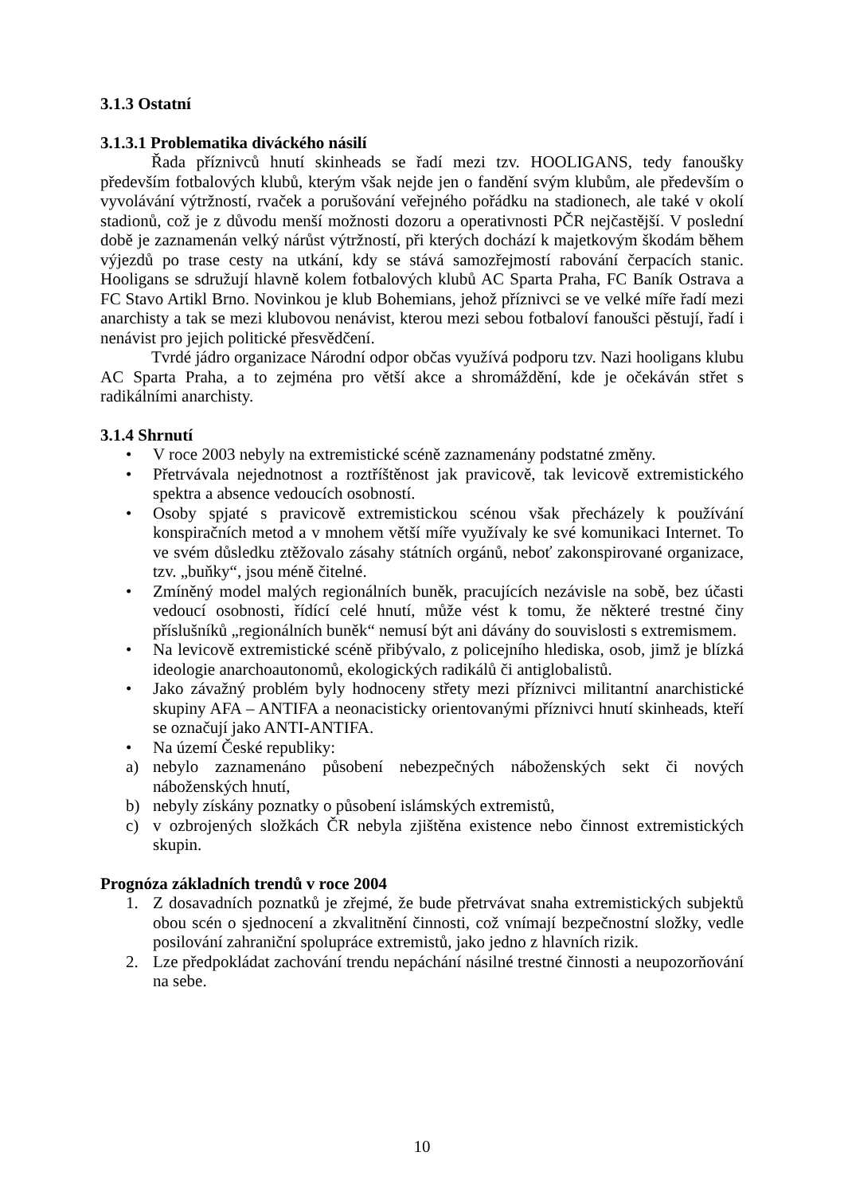3.1.3 Ostatní
3.1.3.1 Problematika diváckého násilí
Řada příznivců hnutí skinheads se řadí mezi tzv. HOOLIGANS, tedy fanoušky především fotbalových klubů, kterým však nejde jen o fandění svým klubům, ale především o vyvolávání výtržností, rvaček a porušování veřejného pořádku na stadionech, ale také v okolí stadionů, což je z důvodu menší možnosti dozoru a operativnosti PČR nejčastější. V poslední době je zaznamenán velký nárůst výtržností, při kterých dochází k majetkovým škodám během výjezdů po trase cesty na utkání, kdy se stává samozřejmostí rabování čerpacích stanic. Hooligans se sdružují hlavně kolem fotbalových klubů AC Sparta Praha, FC Baník Ostrava a FC Stavo Artikl Brno. Novinkou je klub Bohemians, jehož příznivci se ve velké míře řadí mezi anarchisty a tak se mezi klubovou nenávist, kterou mezi sebou fotbaloví fanoušci pěstují, řadí i nenávist pro jejich politické přesvědčení.
Tvrdé jádro organizace Národní odpor občas využívá podporu tzv. Nazi hooligans klubu AC Sparta Praha, a to zejména pro větší akce a shromáždění, kde je očekáván střet s radikálními anarchisty.
3.1.4 Shrnutí
• V roce 2003 nebyly na extremistické scéně zaznamenány podstatné změny.
• Přetrvávala nejednotnost a roztříštěnost jak pravicově, tak levicově extremistického spektra a absence vedoucích osobností.
• Osoby spjaté s pravicově extremistickou scénou však přecházely k používání konspiračních metod a v mnohem větší míře využívaly ke své komunikaci Internet. To ve svém důsledku ztěžovalo zásahy státních orgánů, neboť zakonspirované organizace, tzv. „buňky“, jsou méně čitelné.
• Zmíněný model malých regionálních buněk, pracujících nezávisle na sobě, bez účasti vedoucí osobnosti, řídící celé hnutí, může vést k tomu, že některé trestné činy příslušníků „regionálních buněk“ nemusí být ani dávány do souvislosti s extremismem.
• Na levicově extremistické scéně přibývalo, z policejního hlediska, osob, jimž je blízká ideologie anarchoautonomů, ekologických radikálů či antiglobalistů.
• Jako závažný problém byly hodnoceny střety mezi příznivci militantní anarchistické skupiny AFA – ANTIFA a neonacisticky orientovanými příznivci hnutí skinheads, kteří se označují jako ANTI-ANTIFA.
• Na území České republiky:
a) nebylo zaznamenáno působení nebezpečných náboženských sekt či nových náboženských hnutí,
b) nebyly získány poznatky o působení islámských extremistů,
c) v ozbrojených složkách ČR nebyla zjištěna existence nebo činnost extremistických skupin.
Prognóza základních trendů v roce 2004
1. Z dosavadních poznatků je zřejmé, že bude přetrvávat snaha extremistických subjektů obou scén o sjednocení a zkvalitnění činnosti, což vnímají bezpečnostní složky, vedle posilování zahraniční spolupráce extremistů, jako jedno z hlavních rizik.
2. Lze předpokládat zachování trendu nepáchání násilné trestné činnosti a neupozorňování na sebe.
10